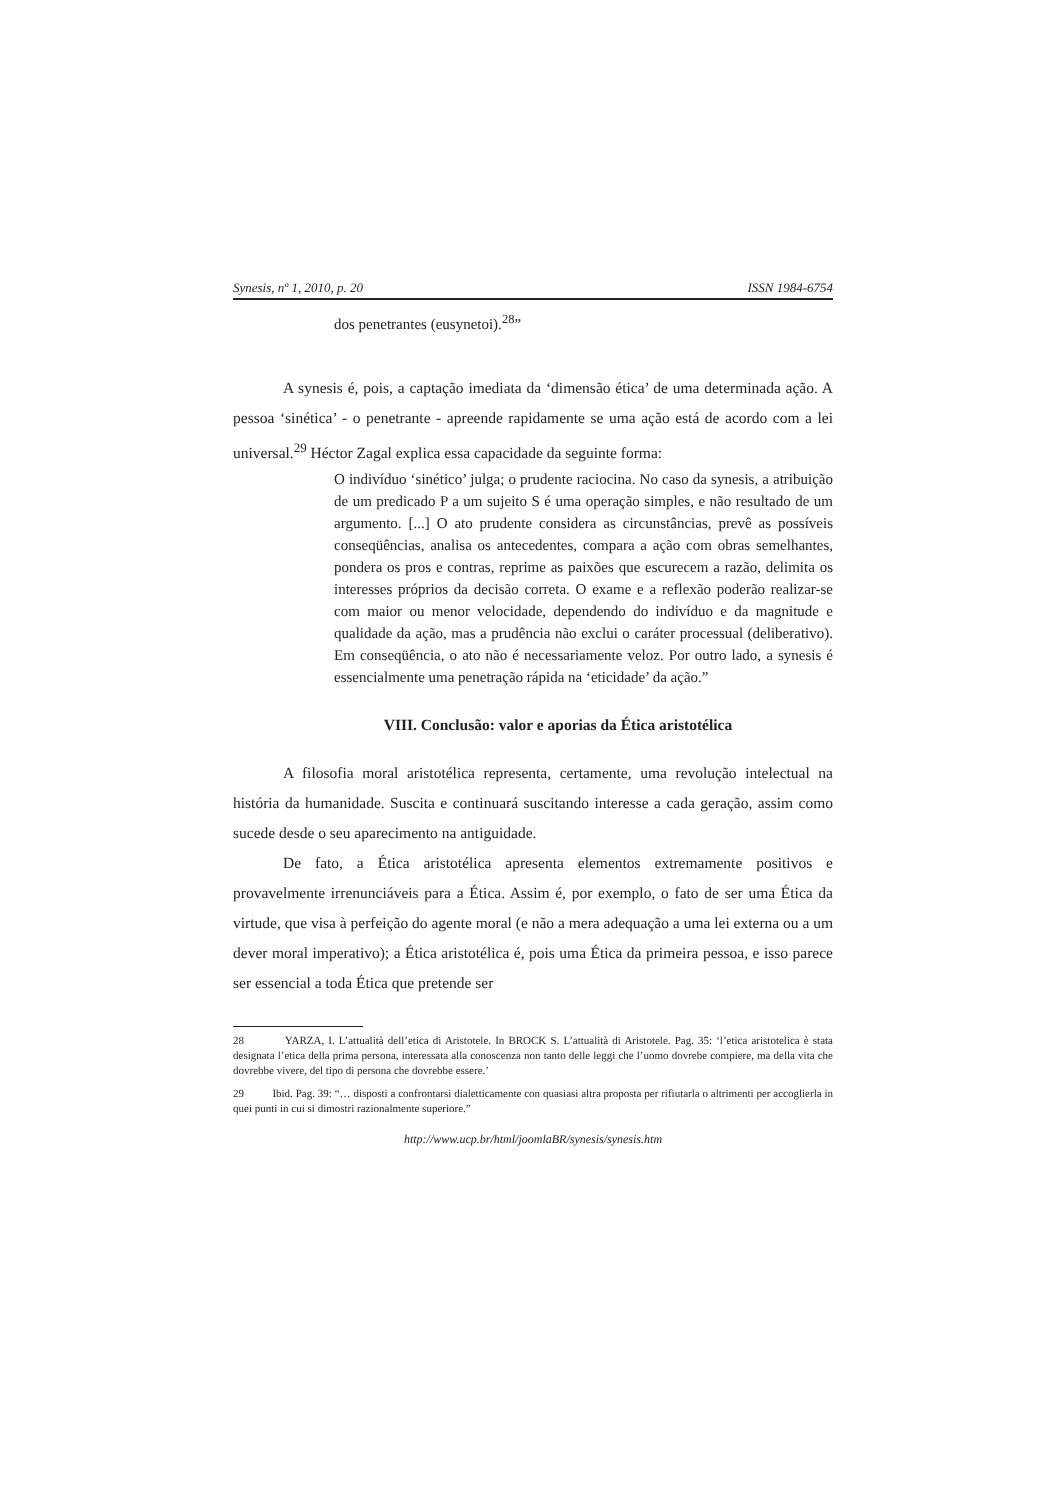Synesis, nº 1, 2010, p. 20 ISSN 1984-6754
dos penetrantes (eusynetoi).<sup>28</sup>”
A synesis é, pois, a captação imediata da ‘dimensão ética’ de uma determinada ação. A pessoa ‘sinética’ - o penetrante - apreende rapidamente se uma ação está de acordo com a lei universal.<sup>29</sup> Héctor Zagal explica essa capacidade da seguinte forma:
O indivíduo ‘sinético’ julga; o prudente raciocina. No caso da synesis, a atribuição de um predicado P a um sujeito S é uma operação simples, e não resultado de um argumento. [...] O ato prudente considera as circunstâncias, prevê as possíveis conseqüências, analisa os antecedentes, compara a ação com obras semelhantes, pondera os pros e contras, reprime as paixões que escurecem a razão, delimita os interesses próprios da decisão correta. O exame e a reflexão poderão realizar-se com maior ou menor velocidade, dependendo do indivíduo e da magnitude e qualidade da ação, mas a prudência não exclui o caráter processual (deliberativo). Em conseqüência, o ato não é necessariamente veloz. Por outro lado, a synesis é essencialmente uma penetração rápida na ‘eticidade’ da ação.”
VIII. Conclusão: valor e aporias da Ética aristotélica
A filosofia moral aristotélica representa, certamente, uma revolução intelectual na história da humanidade. Suscita e continuará suscitando interesse a cada geração, assim como sucede desde o seu aparecimento na antiguidade.
De fato, a Ética aristotélica apresenta elementos extremamente positivos e provavelmente irrenunciáveis para a Ética. Assim é, por exemplo, o fato de ser uma Ética da virtude, que visa à perfeição do agente moral (e não a mera adequação a uma lei externa ou a um dever moral imperativo); a Ética aristotélica é, pois uma Ética da primeira pessoa, e isso parece ser essencial a toda Ética que pretende ser
28 YARZA, I. L’attualità dell’etica di Aristotele. In BROCK S. L’attualità di Aristotele. Pag. 35: ‘l’etica aristotelica è stata designata l’etica della prima persona, interessata alla conoscenza non tanto delle leggi che l’uomo dovrebe compiere, ma della vita che dovrebbe vivere, del tipo di persona che dovrebbe essere.’
29 Ibid. Pag. 39: “… disposti a confrontarsi dialetticamente con quasiasi altra proposta per rifiutarla o altrimenti per accoglierla in quei punti in cui si dimostri razionalmente superiore.”
http://www.ucp.br/html/joomlaBR/synesis/synesis.htm